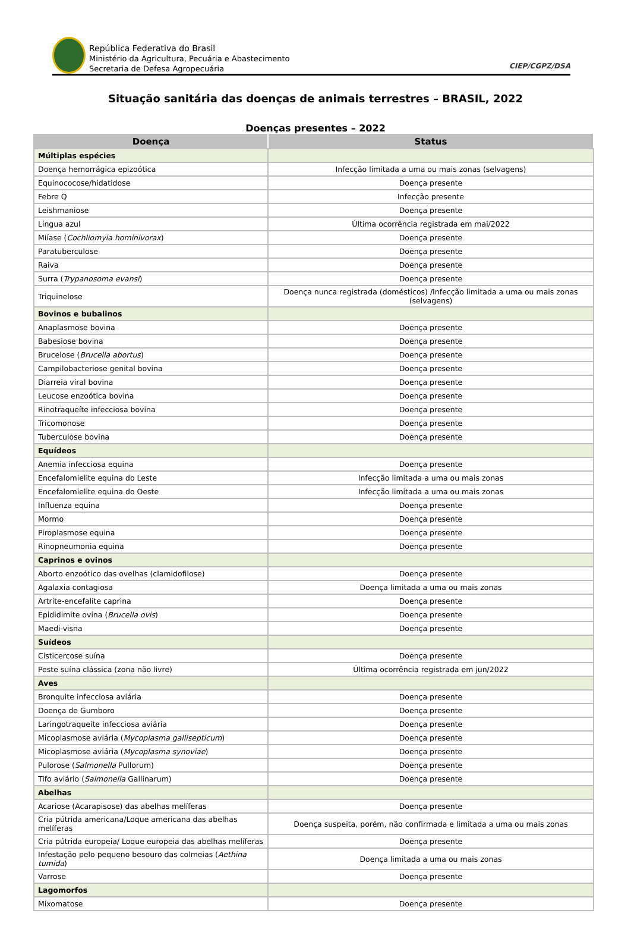República Federativa do Brasil
Ministério da Agricultura, Pecuária e Abastecimento
Secretaria de Defesa Agropecuária
CIEP/CGPZ/DSA
Situação sanitária das doenças de animais terrestres – BRASIL, 2022
Doenças presentes – 2022
| Doença | Status |
| --- | --- |
| Múltiplas espécies | |
| Doença hemorrágica epizoótica | Infecção limitada a uma ou mais zonas (selvagens) |
| Equinococose/hidatidose | Doença presente |
| Febre Q | Infecção presente |
| Leishmaniose | Doença presente |
| Língua azul | Última ocorrência registrada em mai/2022 |
| Miíase ( Cochliomyia hominivorax ) | Doença presente |
| Paratuberculose | Doença presente |
| Raiva | Doença presente |
| Surra ( Trypanosoma evansi ) | Doença presente |
| Triquinelose | Doença nunca registrada (domésticos) /Infecção limitada a uma ou mais zonas (selvagens) |
| Bovinos e bubalinos | |
| Anaplasmose bovina | Doença presente |
| Babesiose bovina | Doença presente |
| Brucelose ( Brucella abortus ) | Doença presente |
| Campilobacteriose genital bovina | Doença presente |
| Diarreia viral bovina | Doença presente |
| Leucose enzoótica bovina | Doença presente |
| Rinotraqueíte infecciosa bovina | Doença presente |
| Tricomonose | Doença presente |
| Tuberculose bovina | Doença presente |
| Equídeos | |
| Anemia infecciosa equina | Doença presente |
| Encefalomielite equina do Leste | Infecção limitada a uma ou mais zonas |
| Encefalomielite equina do Oeste | Infecção limitada a uma ou mais zonas |
| Influenza equina | Doença presente |
| Mormo | Doença presente |
| Piroplasmose equina | Doença presente |
| Rinopneumonia equina | Doença presente |
| Caprinos e ovinos | |
| Aborto enzoótico das ovelhas (clamidofilose) | Doença presente |
| Agalaxia contagiosa | Doença limitada a uma ou mais zonas |
| Artrite-encefalite caprina | Doença presente |
| Epididimite ovina ( Brucella ovis ) | Doença presente |
| Maedi-visna | Doença presente |
| Suídeos | |
| Cisticercose suína | Doença presente |
| Peste suína clássica (zona não livre) | Última ocorrência registrada em jun/2022 |
| Aves | |
| Bronquite infecciosa aviária | Doença presente |
| Doença de Gumboro | Doença presente |
| Laringotraqueíte infecciosa aviária | Doença presente |
| Micoplasmose aviária ( Mycoplasma gallisepticum ) | Doença presente |
| Micoplasmose aviária ( Mycoplasma synoviae ) | Doença presente |
| Pulorose ( Salmonella Pullorum) | Doença presente |
| Tifo aviário ( Salmonella Gallinarum) | Doença presente |
| Abelhas | |
| Acariose (Acarapisose) das abelhas melíferas | Doença presente |
| Cria pútrida americana/Loque americana das abelhas melíferas | Doença suspeita, porém, não confirmada e limitada a uma ou mais zonas |
| Cria pútrida europeia/ Loque europeia das abelhas melíferas | Doença presente |
| Infestação pelo pequeno besouro das colmeias ( Aethina tumida ) | Doença limitada a uma ou mais zonas |
| Varrose | Doença presente |
| Lagomorfos | |
| Mixomatose | Doença presente |